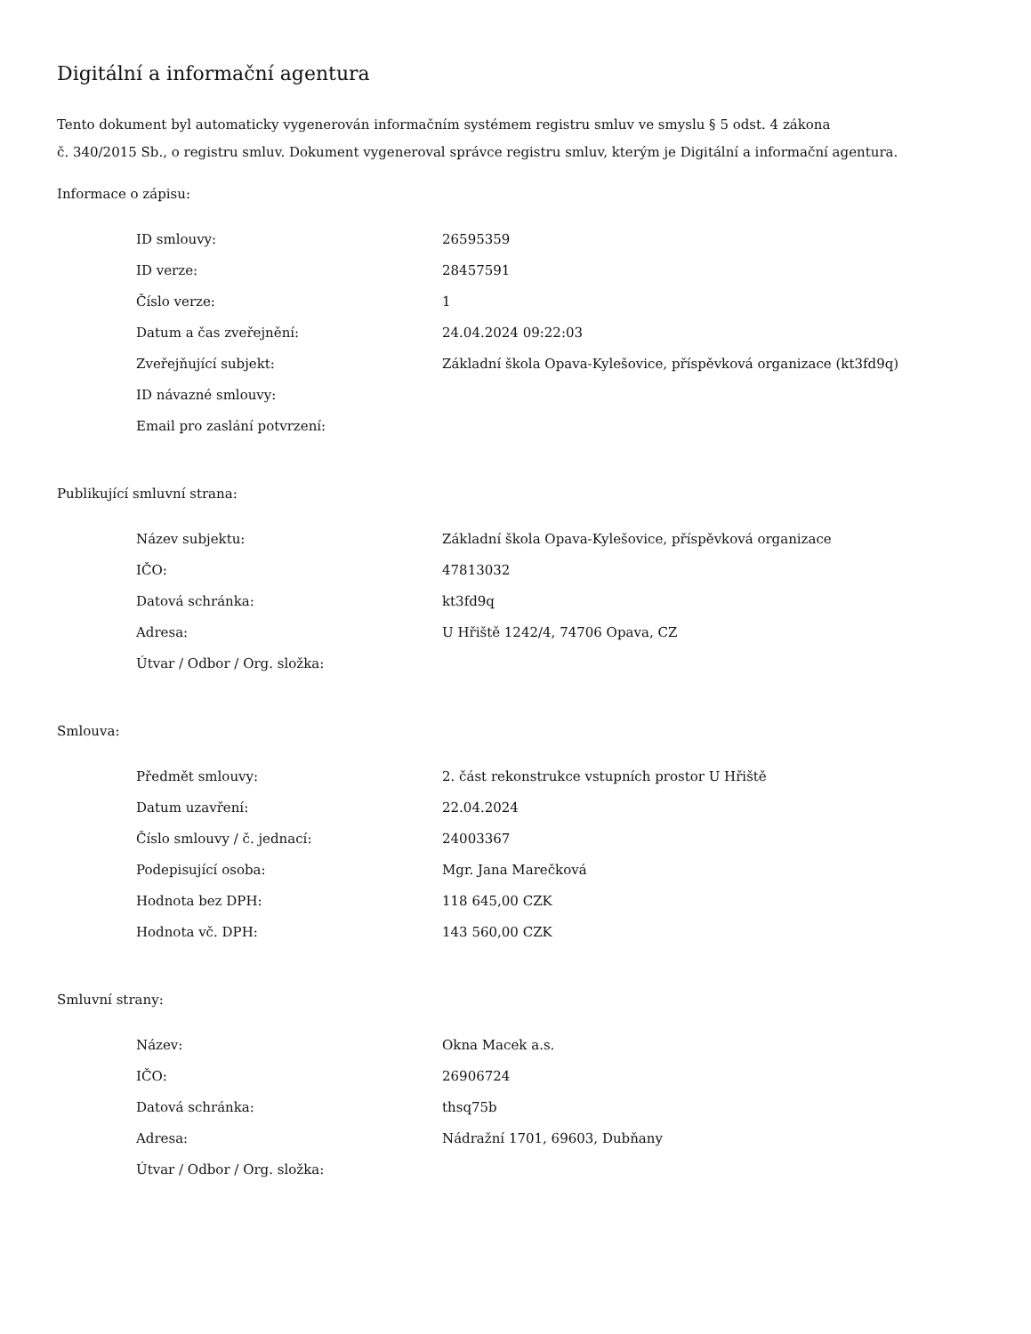Digitální a informační agentura
Tento dokument byl automaticky vygenerován informačním systémem registru smluv ve smyslu § 5 odst. 4 zákona
č. 340/2015 Sb., o registru smluv. Dokument vygeneroval správce registru smluv, kterým je Digitální a informační agentura.
Informace o zápisu:
| ID smlouvy: | 26595359 |
| ID verze: | 28457591 |
| Číslo verze: | 1 |
| Datum a čas zveřejnění: | 24.04.2024 09:22:03 |
| Zveřejňující subjekt: | Základní škola Opava-Kylešovice, příspěvková organizace (kt3fd9q) |
| ID návazné smlouvy: | |
| Email pro zaslání potvrzení: | |
Publikující smluvní strana:
| Název subjektu: | Základní škola Opava-Kylešovice, příspěvková organizace |
| IČO: | 47813032 |
| Datová schránka: | kt3fd9q |
| Adresa: | U Hřiště 1242/4, 74706 Opava, CZ |
| Útvar / Odbor / Org. složka: | |
Smlouva:
| Předmět smlouvy: | 2. část rekonstrukce vstupních prostor U Hřiště |
| Datum uzavření: | 22.04.2024 |
| Číslo smlouvy / č. jednací: | 24003367 |
| Podepisující osoba: | Mgr. Jana Marečková |
| Hodnota bez DPH: | 118 645,00 CZK |
| Hodnota vč. DPH: | 143 560,00 CZK |
Smluvní strany:
| Název: | Okna Macek a.s. |
| IČO: | 26906724 |
| Datová schránka: | thsq75b |
| Adresa: | Nádražní 1701, 69603, Dubňany |
| Útvar / Odbor / Org. složka: | |